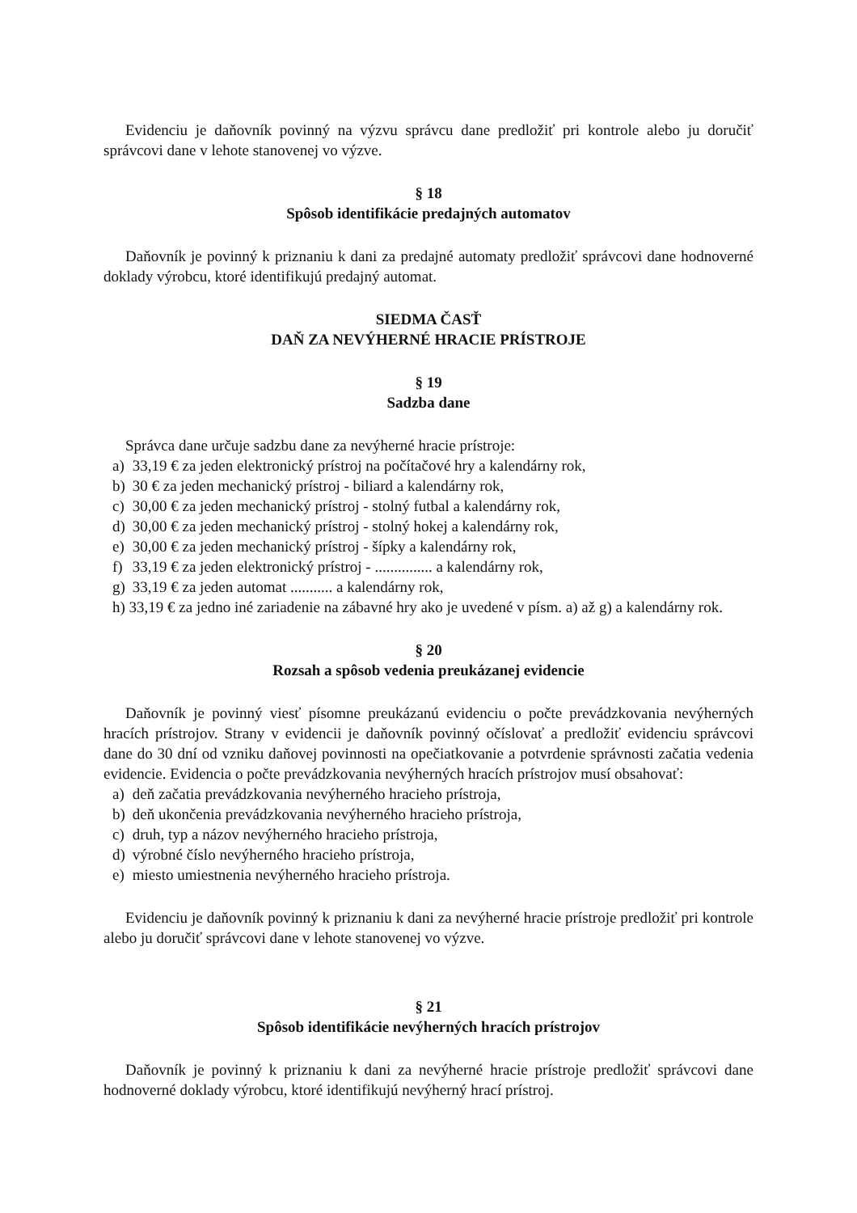Evidenciu je daňovník povinný na výzvu správcu dane predložiť pri kontrole alebo ju doručiť správcovi dane v lehote stanovenej vo výzve.
§ 18
Spôsob identifikácie predajných automatov
Daňovník je povinný k priznaniu k dani za predajné automaty predložiť správcovi dane hodnoverné doklady výrobcu, ktoré identifikujú predajný automat.
SIEDMA ČASŤ
DAŇ ZA NEVÝHERNÉ HRACIE PRÍSTROJE
§ 19
Sadzba dane
Správca dane určuje sadzbu dane za nevýherné hracie prístroje:
a) 33,19 € za jeden elektronický prístroj na počítačové hry a kalendárny rok,
b) 30 € za jeden mechanický prístroj - biliard a kalendárny rok,
c) 30,00 € za jeden mechanický prístroj - stolný futbal a kalendárny rok,
d) 30,00 € za jeden mechanický prístroj - stolný hokej a kalendárny rok,
e) 30,00 € za jeden mechanický prístroj - šípky a kalendárny rok,
f) 33,19 € za jeden elektronický prístroj - ............... a kalendárny rok,
g) 33,19 € za jeden automat ........... a kalendárny rok,
h) 33,19 € za jedno iné zariadenie na zábavné hry ako je uvedené v písm. a) až g) a kalendárny rok.
§ 20
Rozsah a spôsob vedenia preukázanej evidencie
Daňovník je povinný viesť písomne preukázanú evidenciu o počte prevádzkovania nevýherných hracích prístrojov. Strany v evidencii je daňovník povinný očíslovať a predložiť evidenciu správcovi dane do 30 dní od vzniku daňovej povinnosti na opečiatkovanie a potvrdenie správnosti začatia vedenia evidencie. Evidencia o počte prevádzkovania nevýherných hracích prístrojov musí obsahovať:
a) deň začatia prevádzkovania nevýherného hracieho prístroja,
b) deň ukončenia prevádzkovania nevýherného hracieho prístroja,
c) druh, typ a názov nevýherného hracieho prístroja,
d) výrobné číslo nevýherného hracieho prístroja,
e) miesto umiestnenia nevýherného hracieho prístroja.
Evidenciu je daňovník povinný k priznaniu k dani za nevýherné hracie prístroje predložiť pri kontrole alebo ju doručiť správcovi dane v lehote stanovenej vo výzve.
§ 21
Spôsob identifikácie nevýherných hracích prístrojov
Daňovník je povinný k priznaniu k dani za nevýherné hracie prístroje predložiť správcovi dane hodnoverné doklady výrobcu, ktoré identifikujú nevýherný hrací prístroj.